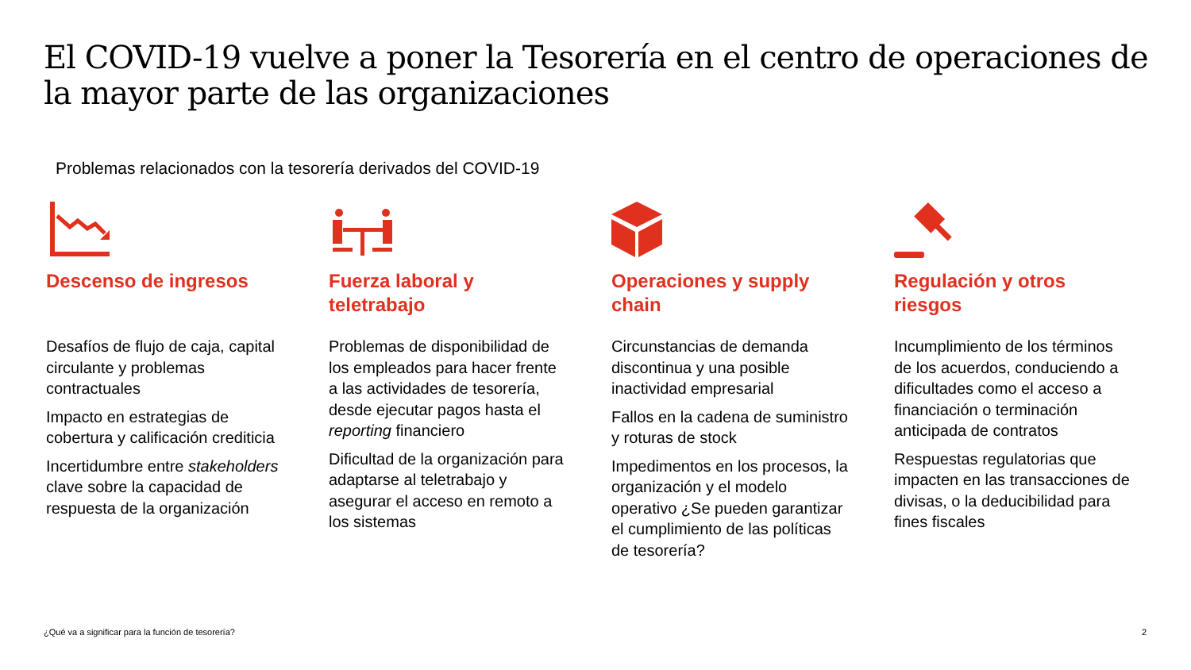El COVID-19 vuelve a poner la Tesorería en el centro de operaciones de la mayor parte de las organizaciones
Problemas relacionados con la tesorería derivados del COVID-19
Descenso de ingresos
Desafíos de flujo de caja, capital circulante y problemas contractuales
Impacto en estrategias de cobertura y calificación crediticia
Incertidumbre entre stakeholders clave sobre la capacidad de respuesta de la organización
Fuerza laboral y teletrabajo
Problemas de disponibilidad de los empleados para hacer frente a las actividades de tesorería, desde ejecutar pagos hasta el reporting financiero
Dificultad de la organización para adaptarse al teletrabajo y asegurar el acceso en remoto a los sistemas
Operaciones y supply chain
Circunstancias de demanda discontinua y una posible inactividad empresarial
Fallos en la cadena de suministro y roturas de stock
Impedimentos en los procesos, la organización y el modelo operativo ¿Se pueden garantizar el cumplimiento de las políticas de tesorería?
Regulación y otros riesgos
Incumplimiento de los términos de los acuerdos, conduciendo a dificultades como el acceso a financiación o terminación anticipada de contratos
Respuestas regulatorias que impacten en las transacciones de divisas, o la deducibilidad para fines fiscales
¿Qué va a significar para la función de tesorería?
2